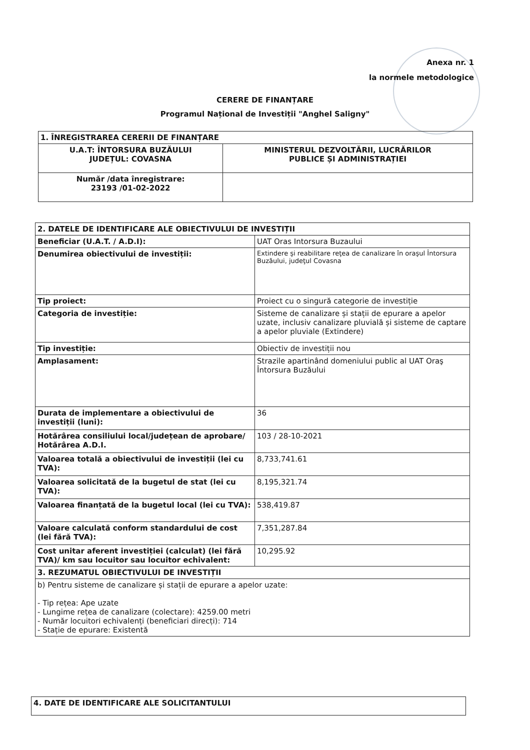Anexa nr. 1
la normele metodologice
CERERE DE FINANȚARE
Programul Național de Investiții "Anghel Saligny"
| 1. ÎNREGISTRAREA CERERII DE FINANȚARE | |
| --- | --- |
| U.A.T: ÎNTORSURA BUZĂULUI JUDEȚUL: COVASNA | MINISTERUL DEZVOLTĂRII, LUCRĂRILOR PUBLICE ȘI ADMINISTRAȚIEI |
| Număr /data înregistrare: 23193 /01-02-2022 | |
| 2. DATELE DE IDENTIFICARE ALE OBIECTIVULUI DE INVESTIȚII | |
| --- | --- |
| Beneficiar (U.A.T. / A.D.I): | UAT Oras Intorsura Buzaului |
| Denumirea obiectivului de investiții: | Extindere şi reabilitare reţea de canalizare în oraşul Întorsura Buzăului, judeţul Covasna |
| Tip proiect: | Proiect cu o singură categorie de investiție |
| Categoria de investiție: | Sisteme de canalizare și stații de epurare a apelor uzate, inclusiv canalizare pluvială și sisteme de captare a apelor pluviale (Extindere) |
| Tip investiție: | Obiectiv de investiții nou |
| Amplasament: | Strazile apartinând domeniului public al UAT Oraş Întorsura Buzăului |
| Durata de implementare a obiectivului de investiții (luni): | 36 |
| Hotărârea consiliului local/județean de aprobare/ Hotărârea A.D.I. | 103 / 28-10-2021 |
| Valoarea totală a obiectivului de investiții (lei cu TVA): | 8,733,741.61 |
| Valoarea solicitată de la bugetul de stat (lei cu TVA): | 8,195,321.74 |
| Valoarea finanțată de la bugetul local (lei cu TVA): | 538,419.87 |
| Valoare calculată conform standardului de cost (lei fără TVA): | 7,351,287.84 |
| Cost unitar aferent investiției (calculat) (lei fără TVA)/ km sau locuitor sau locuitor echivalent: | 10,295.92 |
| 3. REZUMATUL OBIECTIVULUI DE INVESTIȚII | |
| b) Pentru sisteme de canalizare și stații de epurare a apelor uzate: - Tip rețea: Ape uzate - Lungime rețea de canalizare (colectare): 4259.00 metri - Număr locuitori echivalenți (beneficiari direcți): 714 - Stație de epurare: Existentă | |
| 4. DATE DE IDENTIFICARE ALE SOLICITANTULUI |
| --- |